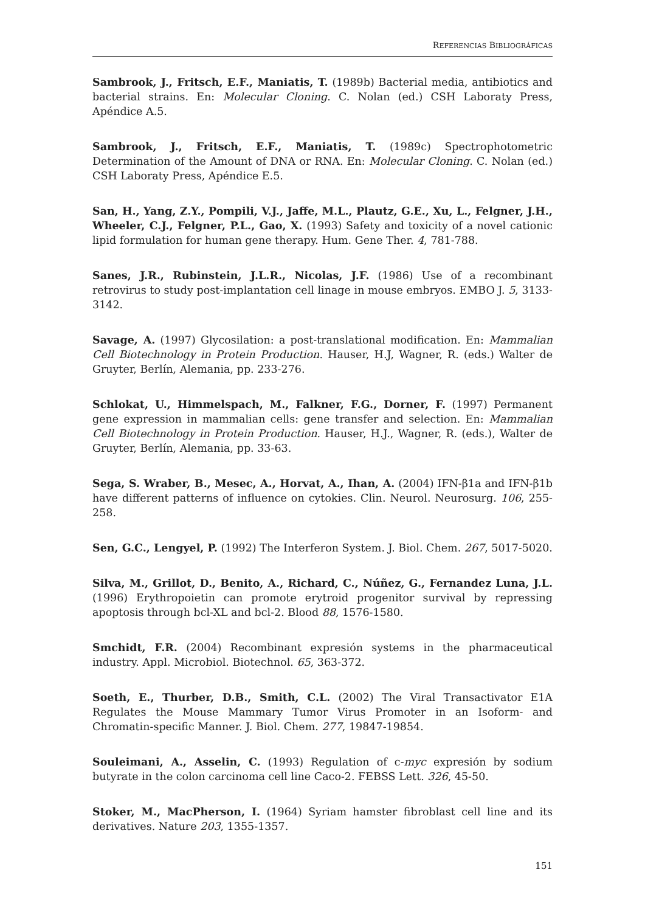REFERENCIAS BIBLIOGRÁFICAS
Sambrook, J., Fritsch, E.F., Maniatis, T. (1989b) Bacterial media, antibiotics and bacterial strains. En: Molecular Cloning. C. Nolan (ed.) CSH Laboraty Press, Apéndice A.5.
Sambrook, J., Fritsch, E.F., Maniatis, T. (1989c) Spectrophotometric Determination of the Amount of DNA or RNA. En: Molecular Cloning. C. Nolan (ed.) CSH Laboraty Press, Apéndice E.5.
San, H., Yang, Z.Y., Pompili, V.J., Jaffe, M.L., Plautz, G.E., Xu, L., Felgner, J.H., Wheeler, C.J., Felgner, P.L., Gao, X. (1993) Safety and toxicity of a novel cationic lipid formulation for human gene therapy. Hum. Gene Ther. 4, 781-788.
Sanes, J.R., Rubinstein, J.L.R., Nicolas, J.F. (1986) Use of a recombinant retrovirus to study post-implantation cell linage in mouse embryos. EMBO J. 5, 3133-3142.
Savage, A. (1997) Glycosilation: a post-translational modification. En: Mammalian Cell Biotechnology in Protein Production. Hauser, H.J, Wagner, R. (eds.) Walter de Gruyter, Berlín, Alemania, pp. 233-276.
Schlokat, U., Himmelspach, M., Falkner, F.G., Dorner, F. (1997) Permanent gene expression in mammalian cells: gene transfer and selection. En: Mammalian Cell Biotechnology in Protein Production. Hauser, H.J., Wagner, R. (eds.), Walter de Gruyter, Berlín, Alemania, pp. 33-63.
Sega, S. Wraber, B., Mesec, A., Horvat, A., Ihan, A. (2004) IFN-β1a and IFN-β1b have different patterns of influence on cytokies. Clin. Neurol. Neurosurg. 106, 255-258.
Sen, G.C., Lengyel, P. (1992) The Interferon System. J. Biol. Chem. 267, 5017-5020.
Silva, M., Grillot, D., Benito, A., Richard, C., Núñez, G., Fernandez Luna, J.L. (1996) Erythropoietin can promote erytroid progenitor survival by repressing apoptosis through bcl-XL and bcl-2. Blood 88, 1576-1580.
Smchidt, F.R. (2004) Recombinant expresión systems in the pharmaceutical industry. Appl. Microbiol. Biotechnol. 65, 363-372.
Soeth, E., Thurber, D.B., Smith, C.L. (2002) The Viral Transactivator E1A Regulates the Mouse Mammary Tumor Virus Promoter in an Isoform- and Chromatin-specific Manner. J. Biol. Chem. 277, 19847-19854.
Souleimani, A., Asselin, C. (1993) Regulation of c-myc expresión by sodium butyrate in the colon carcinoma cell line Caco-2. FEBSS Lett. 326, 45-50.
Stoker, M., MacPherson, I. (1964) Syriam hamster fibroblast cell line and its derivatives. Nature 203, 1355-1357.
151